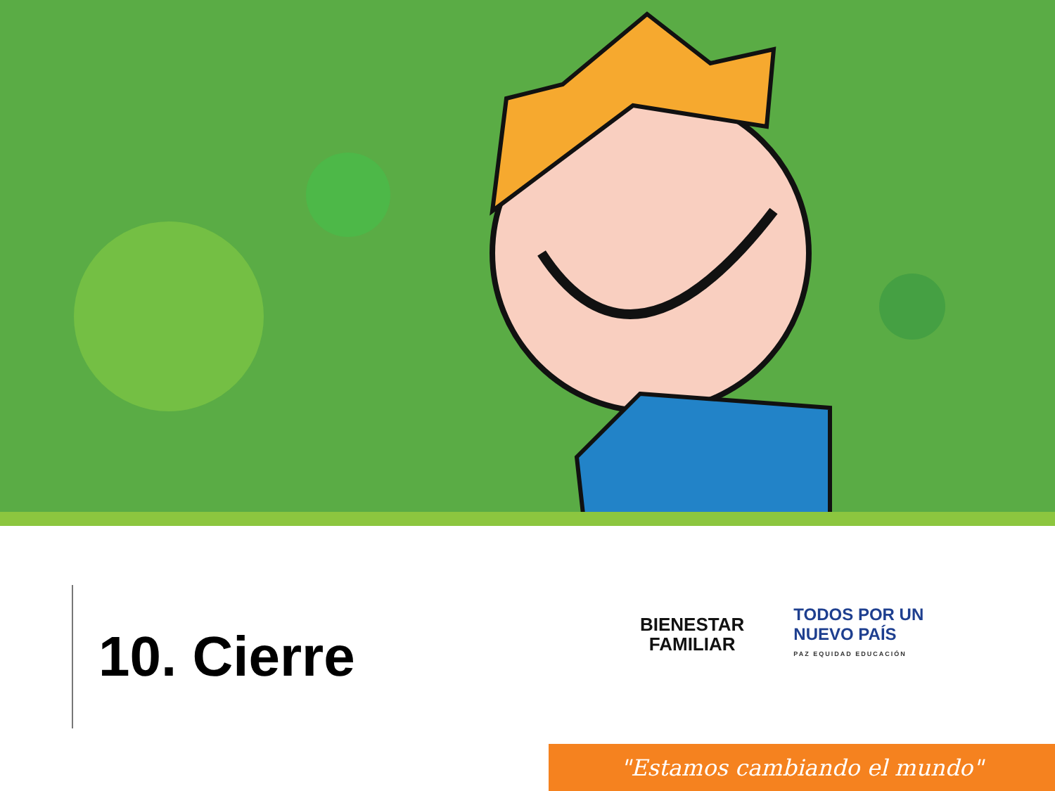10. Cierre
BIENESTAR
FAMILIAR
TODOS POR UN
NUEVO PAÍS
PAZ EQUIDAD EDUCACIÓN
"Estamos cambiando el mundo"